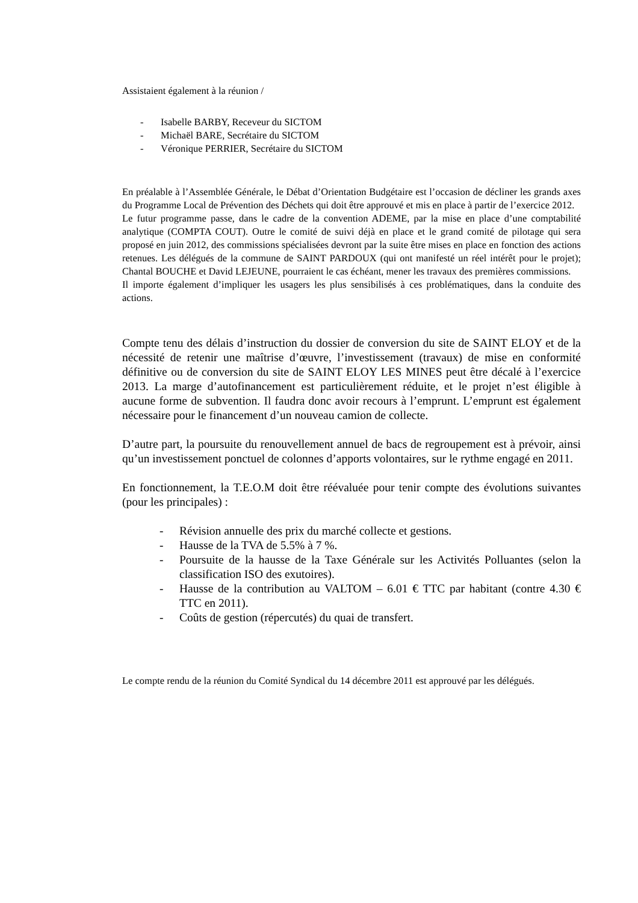Assistaient également à la réunion /
- Isabelle BARBY, Receveur du SICTOM
- Michaël BARE, Secrétaire du SICTOM
- Véronique PERRIER, Secrétaire du SICTOM
En préalable à l’Assemblée Générale, le Débat d’Orientation Budgétaire est l’occasion de décliner les grands axes du Programme Local de Prévention des Déchets qui doit être approuvé et mis en place à partir de l’exercice 2012.
Le futur programme passe, dans le cadre de la convention ADEME, par la mise en place d’une comptabilité analytique (COMPTA COUT). Outre le comité de suivi déjà en place et le grand comité de pilotage qui sera proposé en juin 2012, des commissions spécialisées devront par la suite être mises en place en fonction des actions retenues. Les délégués de la commune de SAINT PARDOUX (qui ont manifesté un réel intérêt pour le projet); Chantal BOUCHE et David LEJEUNE, pourraient le cas échéant, mener les travaux des premières commissions.
Il importe également d’impliquer les usagers les plus sensibilisés à ces problématiques, dans la conduite des actions.
Compte tenu des délais d’instruction du dossier de conversion du site de SAINT ELOY et de la nécessité de retenir une maîtrise d’œuvre, l’investissement (travaux) de mise en conformité définitive ou de conversion du site de SAINT ELOY LES MINES peut être décalé à l’exercice 2013. La marge d’autofinancement est particulièrement réduite, et le projet n’est éligible à aucune forme de subvention. Il faudra donc avoir recours à l’emprunt. L’emprunt est également nécessaire pour le financement d’un nouveau camion de collecte.
D’autre part, la poursuite du renouvellement annuel de bacs de regroupement est à prévoir, ainsi qu’un investissement ponctuel de colonnes d’apports volontaires, sur le rythme engagé en 2011.
En fonctionnement, la T.E.O.M doit être réévaluée pour tenir compte des évolutions suivantes (pour les principales) :
- Révision annuelle des prix du marché collecte et gestions.
- Hausse de la TVA de 5.5% à 7 %.
- Poursuite de la hausse de la Taxe Générale sur les Activités Polluantes (selon la classification ISO des exutoires).
- Hausse de la contribution au VALTOM – 6.01 € TTC par habitant (contre 4.30 € TTC en 2011).
- Coûts de gestion (répercutés) du quai de transfert.
Le compte rendu de la réunion du Comité Syndical du 14 décembre 2011 est approuvé par les délégués.